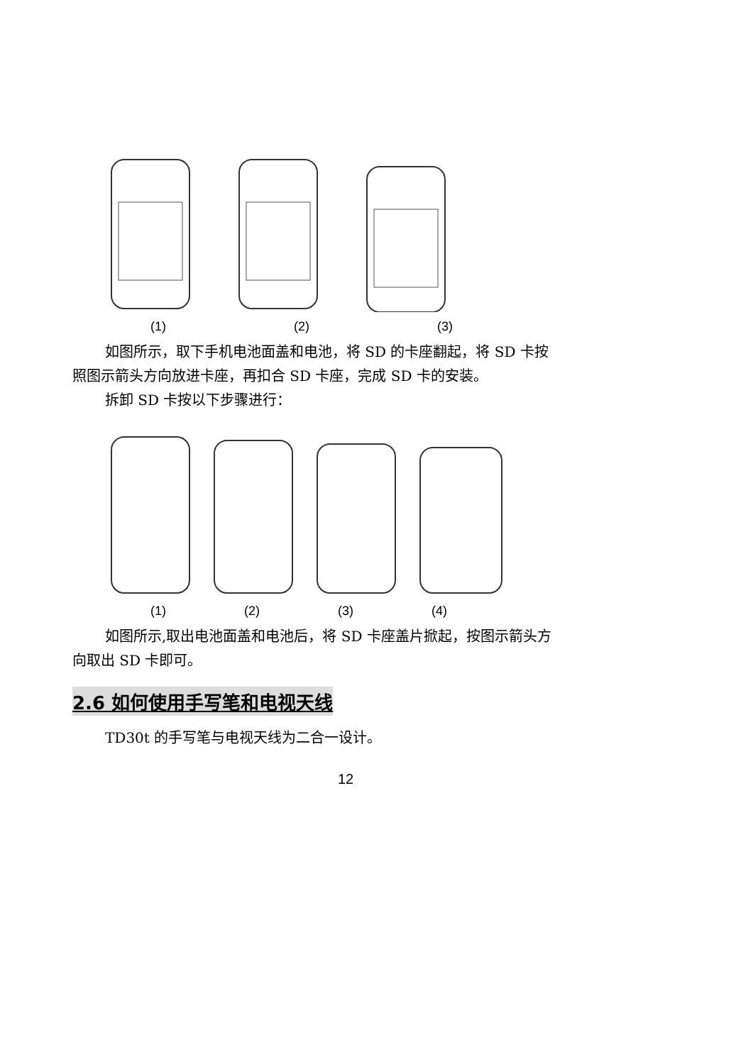(1) (2) (3)
如图所示，取下手机电池面盖和电池，将 SD 的卡座翻起，将 SD 卡按
照图示箭头方向放进卡座，再扣合 SD 卡座，完成 SD 卡的安装。
拆卸 SD 卡按以下步骤进行：
(1) (2) (3) (4)
如图所示,取出电池面盖和电池后，将 SD 卡座盖片掀起，按图示箭头方
向取出 SD 卡即可。
2.6 如何使用手写笔和电视天线
TD30t 的手写笔与电视天线为二合一设计。
12